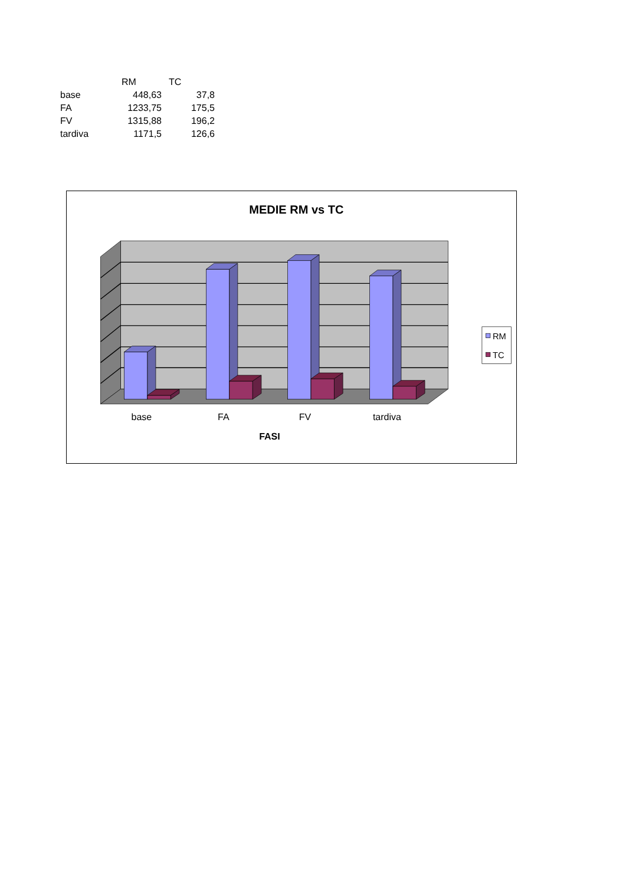| | RM | TC |
| --- | --- | --- |
| base | 448,63 | 37,8 |
| FA | 1233,75 | 175,5 |
| FV | 1315,88 | 196,2 |
| tardiva | 1171,5 | 126,6 |
MEDIE RM vs TC
base
FA
FV
tardiva
FASI
RM
TC